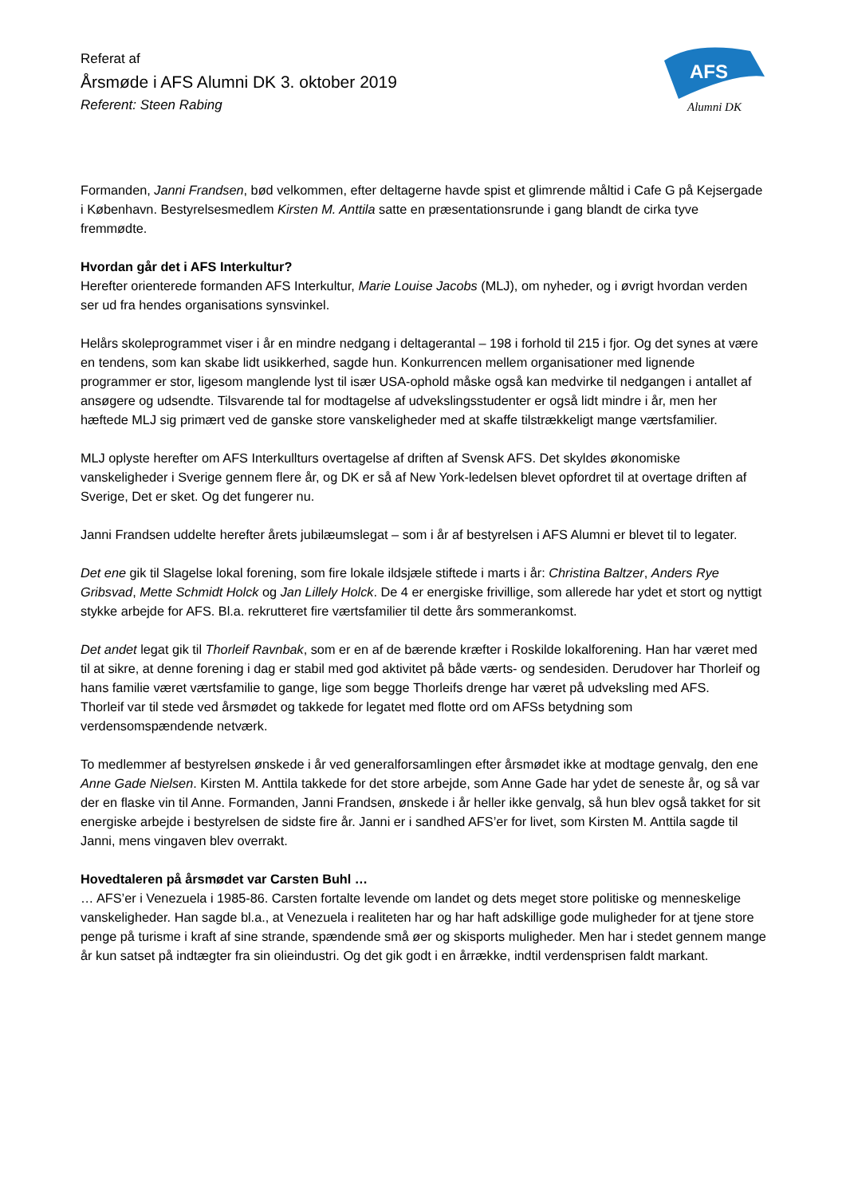Referat af
Årsmøde i AFS Alumni DK 3. oktober 2019
Referent: Steen Rabing
AFS
Alumni DK
Formanden, Janni Frandsen, bød velkommen, efter deltagerne havde spist et glimrende måltid i Cafe G på Kejsergade i København. Bestyrelsesmedlem Kirsten M. Anttila satte en præsentationsrunde i gang blandt de cirka tyve fremmødte.
Hvordan går det i AFS Interkultur?
Herefter orienterede formanden AFS Interkultur, Marie Louise Jacobs (MLJ), om nyheder, og i øvrigt hvordan verden ser ud fra hendes organisations synsvinkel.
Helårs skoleprogrammet viser i år en mindre nedgang i deltagerantal – 198 i forhold til 215 i fjor. Og det synes at være en tendens, som kan skabe lidt usikkerhed, sagde hun. Konkurrencen mellem organisationer med lignende programmer er stor, ligesom manglende lyst til især USA-ophold måske også kan medvirke til nedgangen i antallet af ansøgere og udsendte. Tilsvarende tal for modtagelse af udvekslingsstudenter er også lidt mindre i år, men her hæftede MLJ sig primært ved de ganske store vanskeligheder med at skaffe tilstrækkeligt mange værtsfamilier.
MLJ oplyste herefter om AFS Interkullturs overtagelse af driften af Svensk AFS. Det skyldes økonomiske vanskeligheder i Sverige gennem flere år, og DK er så af New York-ledelsen blevet opfordret til at overtage driften af Sverige, Det er sket. Og det fungerer nu.
Janni Frandsen uddelte herefter årets jubilæumslegat – som i år af bestyrelsen i AFS Alumni er blevet til to legater.
Det ene gik til Slagelse lokal forening, som fire lokale ildsjæle stiftede i marts i år: Christina Baltzer, Anders Rye Gribsvad, Mette Schmidt Holck og Jan Lillely Holck. De 4 er energiske frivillige, som allerede har ydet et stort og nyttigt stykke arbejde for AFS. Bl.a. rekrutteret fire værtsfamilier til dette års sommerankomst.
Det andet legat gik til Thorleif Ravnbak, som er en af de bærende kræfter i Roskilde lokalforening. Han har været med til at sikre, at denne forening i dag er stabil med god aktivitet på både værts- og sendesiden. Derudover har Thorleif og hans familie været værtsfamilie to gange, lige som begge Thorleifs drenge har været på udveksling med AFS.
Thorleif var til stede ved årsmødet og takkede for legatet med flotte ord om AFSs betydning som verdensomspændende netværk.
To medlemmer af bestyrelsen ønskede i år ved generalforsamlingen efter årsmødet ikke at modtage genvalg, den ene Anne Gade Nielsen. Kirsten M. Anttila takkede for det store arbejde, som Anne Gade har ydet de seneste år, og så var der en flaske vin til Anne. Formanden, Janni Frandsen, ønskede i år heller ikke genvalg, så hun blev også takket for sit energiske arbejde i bestyrelsen de sidste fire år. Janni er i sandhed AFS’er for livet, som Kirsten M. Anttila sagde til Janni, mens vingaven blev overrakt.
Hovedtaleren på årsmødet var Carsten Buhl …
… AFS’er i Venezuela i 1985-86. Carsten fortalte levende om landet og dets meget store politiske og menneskelige vanskeligheder. Han sagde bl.a., at Venezuela i realiteten har og har haft adskillige gode muligheder for at tjene store penge på turisme i kraft af sine strande, spændende små øer og skisports muligheder. Men har i stedet gennem mange år kun satset på indtægter fra sin olieindustri. Og det gik godt i en årrække, indtil verdensprisen faldt markant.